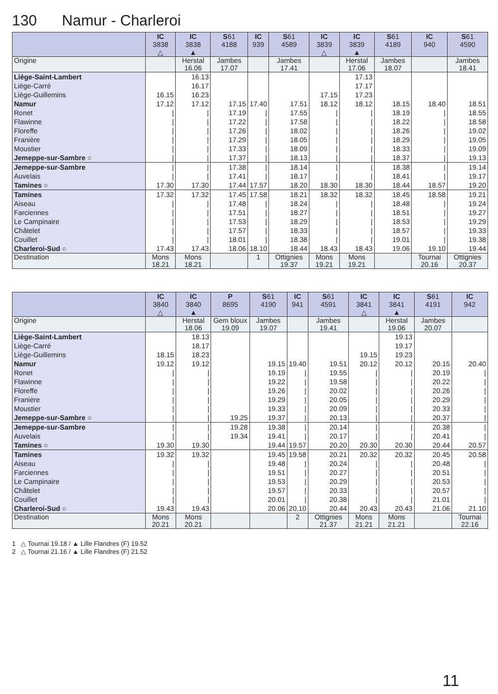130 Namur - Charleroi
| | IC 3838 △ | IC 3838 ▲ | S 61 4188 | IC 939 | S 61 4589 | IC 3839 △ | IC 3839 ▲ | S 61 4189 | IC 940 | S 61 4590 |
| --- | --- | --- | --- | --- | --- | --- | --- | --- | --- | --- |
| Origine | | Herstal 16.06 | Jambes 17.07 | | Jambes 17.41 | | Herstal 17.06 | Jambes 18.07 | | Jambes 18.41 |
| Liège-Saint-Lambert | | 16.13 | | | | | 17.13 | | | |
| Liège-Carré | | 16.17 | | | | | 17.17 | | | |
| Liège-Guillemins | 16.15 | 16.23 | | | | 17.15 | 17.23 | | | |
| Namur | 17.12 | 17.12 | 17.15 | 17.40 | 17.51 | 18.12 | 18.12 | 18.15 | 18.40 | 18.51 |
| Ronet | / | / | 17.19 | / | 17.55 | / | / | 18.19 | / | 18.55 |
| Flawinne | / | / | 17.22 | / | 17.58 | / | / | 18.22 | / | 18.58 |
| Floreffe | / | / | 17.26 | / | 18.02 | / | / | 18.26 | / | 19.02 |
| Franière | / | / | 17.29 | / | 18.05 | / | / | 18.29 | / | 19.05 |
| Moustier | / | / | 17.33 | / | 18.09 | / | / | 18.33 | / | 19.09 |
| Jemeppe-sur-Sambre ○ | / | / | 17.37 | / | 18.13 | / | / | 18.37 | / | 19.13 |
| Jemeppe-sur-Sambre | / | / | 17.38 | / | 18.14 | / | / | 18.38 | / | 19.14 |
| Auvelais | / | / | 17.41 | / | 18.17 | / | / | 18.41 | / | 19.17 |
| Tamines ○ | 17.30 | 17.30 | 17.44 | 17.57 | 18.20 | 18.30 | 18.30 | 18.44 | 18.57 | 19.20 |
| Tamines | 17.32 | 17.32 | 17.45 | 17.58 | 18.21 | 18.32 | 18.32 | 18.45 | 18.58 | 19.21 |
| Aiseau | / | / | 17.48 | / | 18.24 | / | / | 18.48 | / | 19.24 |
| Farciennes | / | / | 17.51 | / | 18.27 | / | / | 18.51 | / | 19.27 |
| Le Campinaire | / | / | 17.53 | / | 18.29 | / | / | 18.53 | / | 19.29 |
| Châtelet | / | / | 17.57 | / | 18.33 | / | / | 18.57 | / | 19.33 |
| Couillet | / | / | 18.01 | / | 18.38 | / | / | 19.01 | / | 19.38 |
| Charleroi-Sud ○ | 17.43 | 17.43 | 18.06 | 18.10 | 18.44 | 18.43 | 18.43 | 19.06 | 19.10 | 19.44 |
| Destination | Mons 18.21 | Mons 18.21 | | 1 | Ottignies 19.37 | Mons 19.21 | Mons 19.21 | | Tournai 20.16 | Ottignies 20.37 |
| | IC 3840 △ | IC 3840 ▲ | P 8695 | S 61 4190 | IC 941 | S 61 4591 | IC 3841 △ | IC 3841 ▲ | S 61 4191 | IC 942 |
| --- | --- | --- | --- | --- | --- | --- | --- | --- | --- | --- |
| Origine | | Herstal 18.06 | Gem bloux 19.09 | Jambes 19.07 | | Jambes 19.41 | | Herstal 19.06 | Jambes 20.07 | |
| Liège-Saint-Lambert | | 18.13 | | | | | | 19.13 | | |
| Liège-Carré | | 18.17 | | | | | | 19.17 | | |
| Liège-Guillemins | 18.15 | 18.23 | | | | | 19.15 | 19.23 | | |
| Namur | 19.12 | 19.12 | | 19.15 | 19.40 | 19.51 | 20.12 | 20.12 | 20.15 | 20.40 |
| Ronet | / | / | | 19.19 | / | 19.55 | / | / | 20.19 | / |
| Flawinne | / | / | | 19.22 | / | 19.58 | / | / | 20.22 | / |
| Floreffe | / | / | | 19.26 | / | 20.02 | / | / | 20.26 | / |
| Franière | / | / | | 19.29 | / | 20.05 | / | / | 20.29 | / |
| Moustier | / | / | | 19.33 | / | 20.09 | / | / | 20.33 | / |
| Jemeppe-sur-Sambre ○ | / | / | 19.25 | 19.37 | / | 20.13 | / | / | 20.37 | / |
| Jemeppe-sur-Sambre | / | / | 19.28 | 19.38 | / | 20.14 | / | / | 20.38 | / |
| Auvelais | / | / | 19.34 | 19.41 | / | 20.17 | / | / | 20.41 | / |
| Tamines ○ | 19.30 | 19.30 | | 19.44 | 19.57 | 20.20 | 20.30 | 20.30 | 20.44 | 20.57 |
| Tamines | 19.32 | 19.32 | | 19.45 | 19.58 | 20.21 | 20.32 | 20.32 | 20.45 | 20.58 |
| Aiseau | / | / | | 19.48 | / | 20.24 | / | / | 20.48 | / |
| Farciennes | / | / | | 19.51 | / | 20.27 | / | / | 20.51 | / |
| Le Campinaire | / | / | | 19.53 | / | 20.29 | / | / | 20.53 | / |
| Châtelet | / | / | | 19.57 | / | 20.33 | / | / | 20.57 | / |
| Couillet | / | / | | 20.01 | / | 20.38 | / | / | 21.01 | / |
| Charleroi-Sud ○ | 19.43 | 19.43 | | 20.06 | 20.10 | 20.44 | 20.43 | 20.43 | 21.06 | 21.10 |
| Destination | Mons 20.21 | Mons 20.21 | | | 2 | Ottignies 21.37 | Mons 21.21 | Mons 21.21 | | Tournai 22.16 |
1 △ Tournai 19.18 / ▲ Lille Flandres (F) 19.52
2 △ Tournai 21.16 / ▲ Lille Flandres (F) 21.52
11